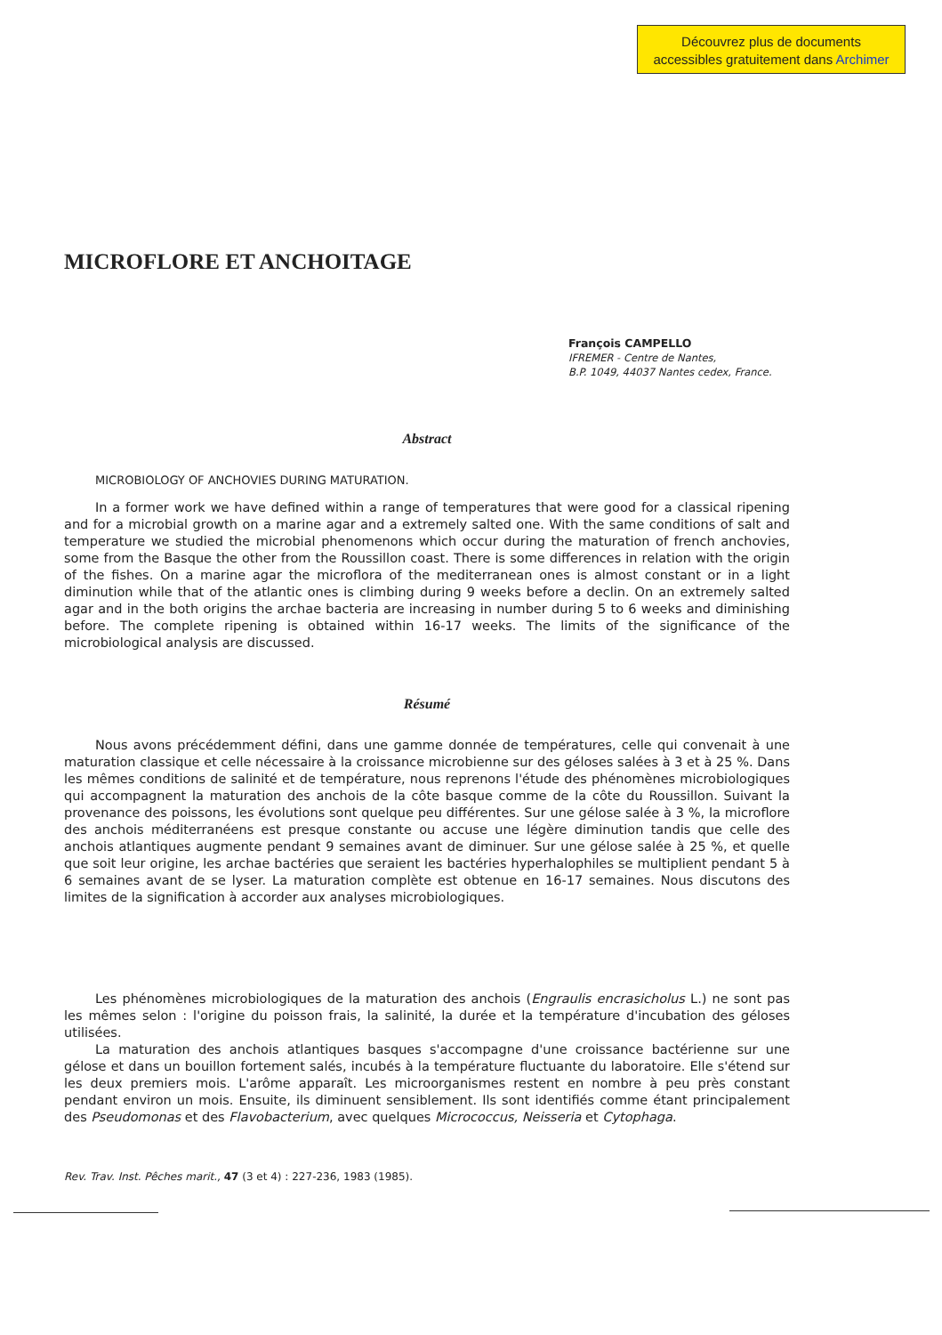Découvrez plus de documents
accessibles gratuitement dans Archimer
MICROFLORE ET ANCHOITAGE
François CAMPELLO
IFREMER - Centre de Nantes,
B.P. 1049, 44037 Nantes cedex, France.
Abstract
MICROBIOLOGY OF ANCHOVIES DURING MATURATION.
In a former work we have defined within a range of temperatures that were good for a classical ripening and for a microbial growth on a marine agar and a extremely salted one. With the same conditions of salt and temperature we studied the microbial phenomenons which occur during the maturation of french anchovies, some from the Basque the other from the Roussillon coast. There is some differences in relation with the origin of the fishes. On a marine agar the microflora of the mediterranean ones is almost constant or in a light diminution while that of the atlantic ones is climbing during 9 weeks before a declin. On an extremely salted agar and in the both origins the archae bacteria are increasing in number during 5 to 6 weeks and diminishing before. The complete ripening is obtained within 16-17 weeks. The limits of the significance of the microbiological analysis are discussed.
Résumé
Nous avons précédemment défini, dans une gamme donnée de températures, celle qui convenait à une maturation classique et celle nécessaire à la croissance microbienne sur des géloses salées à 3 et à 25 %. Dans les mêmes conditions de salinité et de température, nous reprenons l'étude des phénomènes microbiologiques qui accompagnent la maturation des anchois de la côte basque comme de la côte du Roussillon. Suivant la provenance des poissons, les évolutions sont quelque peu différentes. Sur une gélose salée à 3 %, la microflore des anchois méditerranéens est presque constante ou accuse une légère diminution tandis que celle des anchois atlantiques augmente pendant 9 semaines avant de diminuer. Sur une gélose salée à 25 %, et quelle que soit leur origine, les archae bactéries que seraient les bactéries hyperhalophiles se multiplient pendant 5 à 6 semaines avant de se lyser. La maturation complète est obtenue en 16-17 semaines. Nous discutons des limites de la signification à accorder aux analyses microbiologiques.
Les phénomènes microbiologiques de la maturation des anchois (Engraulis encrasicholus L.) ne sont pas les mêmes selon : l'origine du poisson frais, la salinité, la durée et la température d'incubation des géloses utilisées.
La maturation des anchois atlantiques basques s'accompagne d'une croissance bactérienne sur une gélose et dans un bouillon fortement salés, incubés à la température fluctuante du laboratoire. Elle s'étend sur les deux premiers mois. L'arôme apparaît. Les microorganismes restent en nombre à peu près constant pendant environ un mois. Ensuite, ils diminuent sensiblement. Ils sont identifiés comme étant principalement des Pseudomonas et des Flavobacterium, avec quelques Micrococcus, Neisseria et Cytophaga.
Rev. Trav. Inst. Pêches marit., 47 (3 et 4) : 227-236, 1983 (1985).